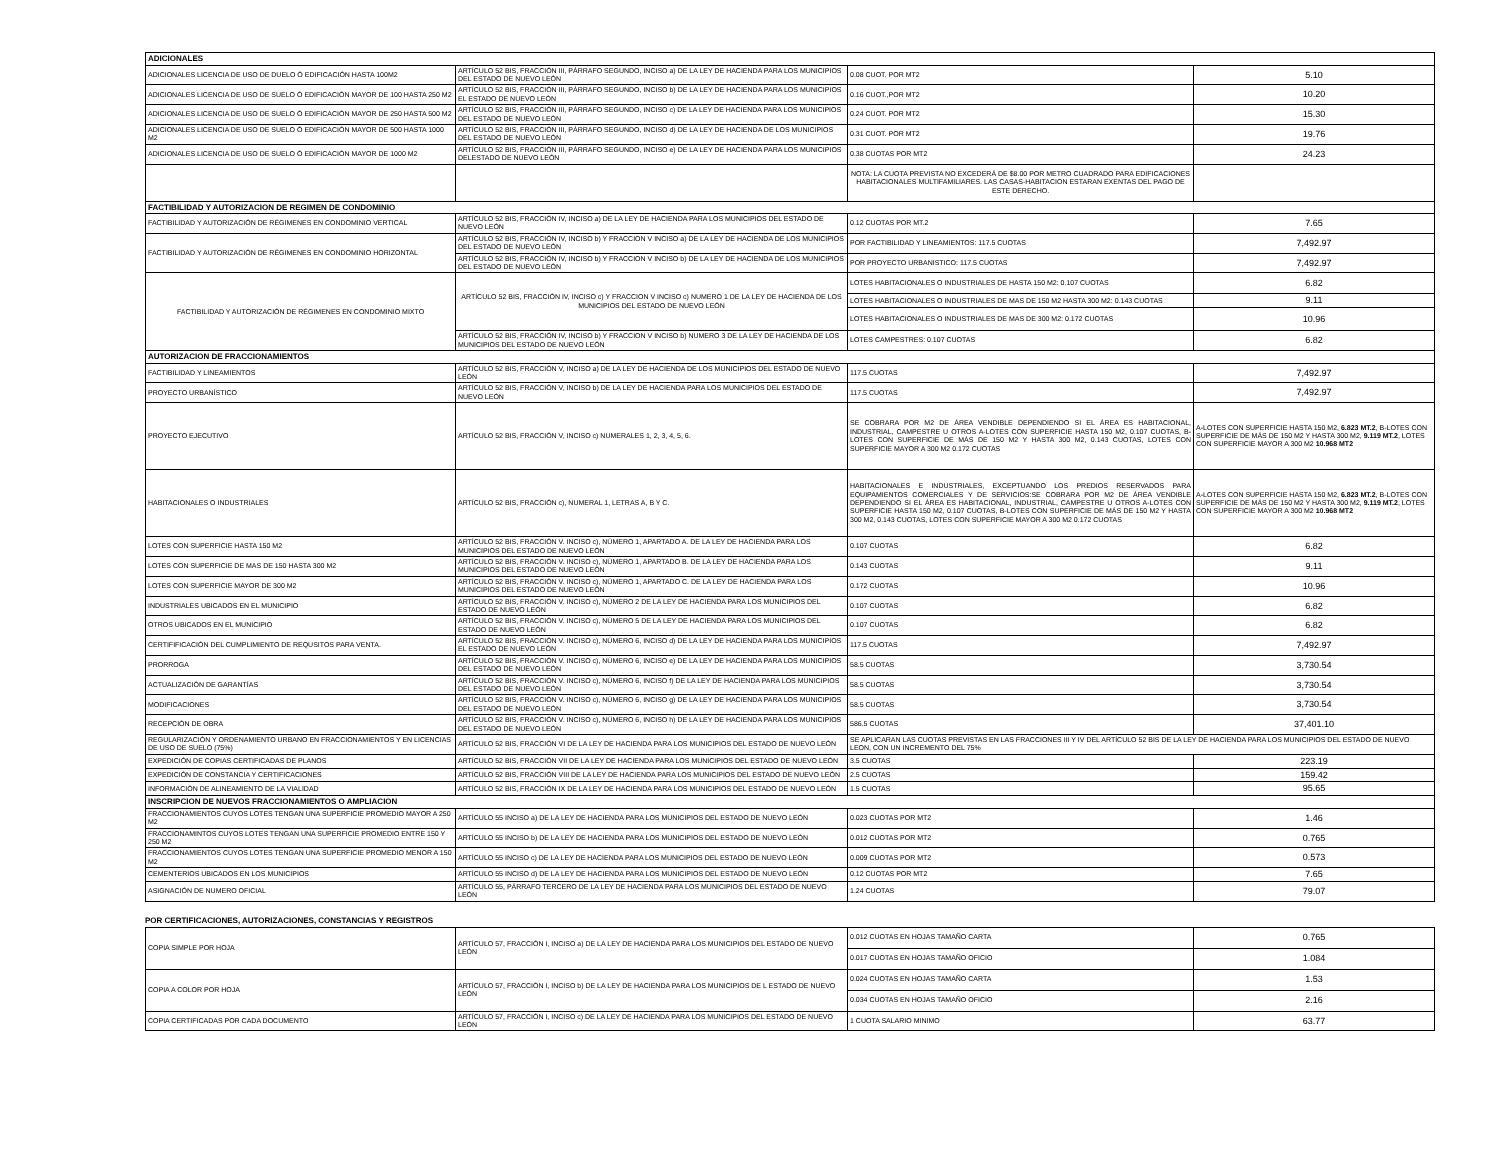| ADICIONALES | | | |
| --- | --- | --- | --- |
| ADICIONALES LICENCIA DE USO DE DUELO Ó EDIFICACIÓN HASTA 100M2 | ARTÍCULO 52 BIS, FRACCIÓN III, PÁRRAFO SEGUNDO, INCISO a) DE LA LEY DE HACIENDA PARA LOS MUNICIPIOS DEL ESTADO DE NUEVO LEÓN | 0.08 CUOT. POR MT2 | 5.10 |
| ADICIONALES LICENCIA DE USO DE SUELO Ó EDIFICACIÓN MAYOR DE 100 HASTA 250 M2 | ARTÍCULO 52 BIS, FRACCIÓN III, PÁRRAFO SEGUNDO, INCISO b) DE LA LEY DE HACIENDA PARA LOS MUNICIPIOS EL ESTADO DE NUEVO LEÓN | 0.16 CUOT.,POR MT2 | 10.20 |
| ADICIONALES LICENCIA DE USO DE SUELO Ó EDIFICACIÓN MAYOR DE 250 HASTA 500 M2 | ARTÍCULO 52 BIS, FRACCIÓN III, PÁRRAFO SEGUNDO, INCISO c) DE LA LEY DE HACIENDA PARA LOS MUNICIPIOS DEL ESTADO DE NUEVO LEÓN | 0.24 CUOT. POR MT2 | 15.30 |
| ADICIONALES LICENCIA DE USO DE SUELO Ó EDIFICACIÓN MAYOR DE 500 HASTA 1000 M2 | ARTÍCULO 52 BIS, FRACCIÓN III, PÁRRAFO SEGUNDO, INCISO d) DE LA LEY DE HACIENDA DE LOS MUNICIPIOS DEL ESTADO DE NUEVO LEÓN | 0.31 CUOT. POR MT2 | 19.76 |
| ADICIONALES LICENCIA DE USO DE SUELO Ó EDIFICACIÓN MAYOR DE 1000 M2 | ARTÍCULO 52 BIS, FRACCIÓN III, PÁRRAFO SEGUNDO, INCISO e) DE LA LEY DE HACIENDA PARA LOS MUNICIPIOS DELESTADO DE NUEVO LEÓN | 0.38 CUOTAS POR MT2 | 24.23 |
| | | NOTA: LA CUOTA PREVISTA NO EXCEDERÁ DE $8.00 POR METRO CUADRADO PARA EDIFICACIONES HABITACIONALES MULTIFAMILIARES. LAS CASAS-HABITACION ESTARAN EXENTAS DEL PAGO DE ESTE DERECHO. | |
| FACTIBILIDAD Y AUTORIZACION DE REGIMEN DE CONDOMINIO | | | |
| FACTIBILIDAD Y AUTORIZACIÓN DE RÉGIMENES EN CONDOMINIO VERTICAL | ARTÍCULO 52 BIS, FRACCIÓN IV, INCISO a) DE LA LEY DE HACIENDA PARA LOS MUNICIPIOS DEL ESTADO DE NUEVO LEÓN | 0.12 CUOTAS POR MT.2 | 7.65 |
| FACTIBILIDAD Y AUTORIZACIÓN DE RÉGIMENES EN CONDOMINIO HORIZONTAL | ARTÍCULO 52 BIS, FRACCIÓN IV, INCISO b) Y FRACCION V INCISO a) DE LA LEY DE HACIENDA DE LOS MUNICIPIOS DEL ESTADO DE NUEVO LEÓN | POR FACTIBILIDAD Y LINEAMIENTOS: 117.5 CUOTAS | 7,492.97 |
| | ARTÍCULO 52 BIS, FRACCIÓN IV, INCISO b) Y FRACCION V INCISO b) DE LA LEY DE HACIENDA DE LOS MUNICIPIOS DEL ESTADO DE NUEVO LEÓN | POR PROYECTO URBANISTICO: 117.5 CUOTAS | 7,492.97 |
| FACTIBILIDAD Y AUTORIZACIÓN DE RÉGIMENES EN CONDOMINIO MIXTO | ARTÍCULO 52 BIS, FRACCIÓN IV, INCISO c) Y FRACCION V INCISO c) NUMERO 1 DE LA LEY DE HACIENDA DE LOS MUNICIPIOS DEL ESTADO DE NUEVO LEÓN | LOTES HABITACIONALES O INDUSTRIALES DE HASTA 150 M2: 0.107 CUOTAS | 6.82 |
| | | LOTES HABITACIONALES O INDUSTRIALES DE MAS DE 150 M2 HASTA 300 M2: 0.143 CUOTAS | 9.11 |
| | | LOTES HABITACIONALES O INDUSTRIALES DE MAS DE 300 M2: 0.172 CUOTAS | 10.96 |
| | ARTÍCULO 52 BIS, FRACCIÓN IV, INCISO b) Y FRACCION V INCISO b) NUMERO 3 DE LA LEY DE HACIENDA DE LOS MUNICIPIOS DEL ESTADO DE NUEVO LEÓN | LOTES CAMPESTRES: 0.107 CUOTAS | 6.82 |
| AUTORIZACION DE FRACCIONAMIENTOS | | | |
| FACTIBILIDAD Y LINEAMIENTOS | ARTÍCULO 52 BIS, FRACCIÓN V, INCISO a) DE LA LEY DE HACIENDA DE LOS MUNICIPIOS DEL ESTADO DE NUEVO LEÓN | 117.5 CUOTAS | 7,492.97 |
| PROYECTO URBANÍSTICO | ARTÍCULO 52 BIS, FRACCIÓN V, INCISO b) DE LA LEY DE HACIENDA PARA LOS MUNICIPIOS DEL ESTADO DE NUEVO LEÓN | 117.5 CUOTAS | 7,492.97 |
| PROYECTO EJECUTIVO | ARTÍCULO 52 BIS, FRACCIÓN V, INCISO c) NUMERALES 1, 2, 3, 4, 5, 6. | SE COBRARA POR M2 DE ÁREA VENDIBLE DEPENDIENDO SI EL ÁREA ES HABITACIONAL, INDUSTRIAL, CAMPESTRE U OTROS A-LOTES CON SUPERFICIE HASTA 150 M2, 0.107 CUOTAS, B-LOTES CON SUPERFICIE DE MÁS DE 150 M2 Y HASTA 300 M2, 0.143 CUOTAS, LOTES CON SUPERFICIE MAYOR A 300 M2 0.172 CUOTAS | A-LOTES CON SUPERFICIE HASTA 150 M2, 6.823 MT.2 , B-LOTES CON SUPERFICIE DE MÁS DE 150 M2 Y HASTA 300 M2, 9.119 MT.2 , LOTES CON SUPERFICIE MAYOR A 300 M2 10.968 MT2 |
| HABITACIONALES O INDUSTRIALES | ARTÍCULO 52 BIS, FRACCIÓN c), NUMERAL 1, LETRAS A, B Y C. | HABITACIONALES E INDUSTRIALES, EXCEPTUANDO LOS PREDIOS RESERVADOS PARA EQUIPAMIENTOS COMERCIALES Y DE SERVICIOS:SE COBRARA POR M2 DE ÁREA VENDIBLE DEPENDIENDO SI EL ÁREA ES HABITACIONAL, INDUSTRIAL, CAMPESTRE U OTROS A-LOTES CON SUPERFICIE HASTA 150 M2, 0.107 CUOTAS, B-LOTES CON SUPERFICIE DE MÁS DE 150 M2 Y HASTA 300 M2, 0.143 CUOTAS, LOTES CON SUPERFICIE MAYOR A 300 M2 0.172 CUOTAS | A-LOTES CON SUPERFICIE HASTA 150 M2, 6.823 MT.2 , B-LOTES CON SUPERFICIE DE MÁS DE 150 M2 Y HASTA 300 M2, 9.119 MT.2 , LOTES CON SUPERFICIE MAYOR A 300 M2 10.968 MT2 |
| LOTES CON SUPERFICIE HASTA 150 M2 | ARTÍCULO 52 BIS, FRACCIÓN V. INCISO c), NÚMERO 1, APARTADO A. DE LA LEY DE HACIENDA PARA LOS MUNICIPIOS DEL ESTADO DE NUEVO LEÓN | 0.107 CUOTAS | 6.82 |
| LOTES CON SUPERFICIE DE MAS DE 150 HASTA 300 M2 | ARTÍCULO 52 BIS, FRACCIÓN V. INCISO c), NÚMERO 1, APARTADO B. DE LA LEY DE HACIENDA PARA LOS MUNICIPIOS DEL ESTADO DE NUEVO LEÓN | 0.143 CUOTAS | 9.11 |
| LOTES CON SUPERFICIE MAYOR DE 300 M2 | ARTÍCULO 52 BIS, FRACCIÓN V. INCISO c), NÚMERO 1, APARTADO C. DE LA LEY DE HACIENDA PARA LOS MUNICIPIOS DEL ESTADO DE NUEVO LEÓN | 0.172 CUOTAS | 10.96 |
| INDUSTRIALES UBICADOS EN EL MUNICIPIO | ARTÍCULO 52 BIS, FRACCIÓN V. INCISO c), NÚMERO 2 DE LA LEY DE HACIENDA PARA LOS MUNICIPIOS DEL ESTADO DE NUEVO LEÓN | 0.107 CUOTAS | 6.82 |
| OTROS UBICADOS EN EL MUNICIPIO | ARTÍCULO 52 BIS, FRACCIÓN V. INCISO c), NÚMERO 5 DE LA LEY DE HACIENDA PARA LOS MUNICIPIOS DEL ESTADO DE NUEVO LEÓN | 0.107 CUOTAS | 6.82 |
| CERTIFIFICACIÓN DEL CUMPLIMIENTO DE REQUSITOS PARA VENTA. | ARTÍCULO 52 BIS, FRACCIÓN V. INCISO c), NÚMERO 6, INCISO d) DE LA LEY DE HACIENDA PARA LOS MUNICIPIOS EL ESTADO DE NUEVO LEÓN | 117.5 CUOTAS | 7,492.97 |
| PRORROGA | ARTÍCULO 52 BIS, FRACCIÓN V. INCISO c), NÚMERO 6, INCISO e) DE LA LEY DE HACIENDA PARA LOS MUNICIPIOS DEL ESTADO DE NUEVO LEÓN | 58.5 CUOTAS | 3,730.54 |
| ACTUALIZACIÓN DE GARANTÍAS | ARTÍCULO 52 BIS, FRACCIÓN V. INCISO c), NÚMERO 6, INCISO f) DE LA LEY DE HACIENDA PARA LOS MUNICIPIOS DEL ESTADO DE NUEVO LEÓN | 58.5 CUOTAS | 3,730.54 |
| MODIFICACIONES | ARTÍCULO 52 BIS, FRACCIÓN V. INCISO c), NÚMERO 6, INCISO g) DE LA LEY DE HACIENDA PARA LOS MUNICIPIOS DEL ESTADO DE NUEVO LEÓN | 58.5 CUOTAS | 3,730.54 |
| RECEPCIÓN DE OBRA | ARTÍCULO 52 BIS, FRACCIÓN V. INCISO c), NÚMERO 6, INCISO h) DE LA LEY DE HACIENDA PARA LOS MUNICIPIOS DEL ESTADO DE NUEVO LEÓN | 586.5 CUOTAS | 37,401.10 |
| REGULARIZACIÓN Y ORDENAMIENTO URBANO EN FRACCIONAMIENTOS Y EN LICENCIAS DE USO DE SUELO (75%) | ARTÍCULO 52 BIS, FRACCIÓN VI DE LA LEY DE HACIENDA PARA LOS MUNICIPIOS DEL ESTADO DE NUEVO LEÓN | SE APLICARAN LAS CUOTAS PREVISTAS EN LAS FRACCIONES III Y IV DEL ARTÍCULO 52 BIS DE LA LEY DE HACIENDA PARA LOS MUNICIPIOS DEL ESTADO DE NUEVO LEON, CON UN INCREMENTO DEL 75% | |
| EXPEDICIÓN DE COPIAS CERTIFICADAS DE PLANOS | ARTÍCULO 52 BIS, FRACCIÓN VII DE LA LEY DE HACIENDA PARA LOS MUNICIPIOS DEL ESTADO DE NUEVO LEÓN | 3.5 CUOTAS | 223.19 |
| EXPEDICIÓN DE CONSTANCIA Y CERTIFICACIONES | ARTÍCULO 52 BIS, FRACCIÓN VIII DE LA LEY DE HACIENDA PARA LOS MUNICIPIOS DEL ESTADO DE NUEVO LEÓN | 2.5 CUOTAS | 159.42 |
| INFORMACIÓN DE ALINEAMIENTO DE LA VIALIDAD | ARTÍCULO 52 BIS, FRACCIÓN IX DE LA LEY DE HACIENDA PARA LOS MUNICIPIOS DEL ESTADO DE NUEVO LEÓN | 1.5 CUOTAS | 95.65 |
| INSCRIPCION DE NUEVOS FRACCIONAMIENTOS O AMPLIACION | | | |
| FRACCIONAMIENTOS CUYOS LOTES TENGAN UNA SUPERFICIE PROMEDIO MAYOR A 250 M2 | ARTÍCULO 55 INCISO a) DE LA LEY DE HACIENDA PARA LOS MUNICIPIOS DEL ESTADO DE NUEVO LEÓN | 0.023 CUOTAS POR MT2 | 1.46 |
| FRACCIONAMINTOS CUYOS LOTES TENGAN UNA SUPERFICIE PROMEDIO ENTRE 150 Y 250 M2 | ARTÍCULO 55 INCISO b) DE LA LEY DE HACIENDA PARA LOS MUNICIPIOS DEL ESTADO DE NUEVO LEÓN | 0.012 CUOTAS POR MT2 | 0.765 |
| FRACCIONAMIENTOS CUYOS LOTES TENGAN UNA SUPERFICIE PROMEDIO MENOR A 150 M2 | ARTÍCULO 55 INCISO c) DE LA LEY DE HACIENDA PARA LOS MUNICIPIOS DEL ESTADO DE NUEVO LEÓN | 0.009 CUOTAS POR MT2 | 0.573 |
| CEMENTERIOS UBICADOS EN LOS MUNICIPIOS | ARTÍCULO 55 INCISO d) DE LA LEY DE HACIENDA PARA LOS MUNICIPIOS DEL ESTADO DE NUEVO LEÓN | 0.12 CUOTAS POR MT2 | 7.65 |
| ASIGNACIÓN DE NUMERO OFICIAL | ARTÍCULO 55, PÁRRAFO TERCERO DE LA LEY DE HACIENDA PARA LOS MUNICIPIOS DEL ESTADO DE NUEVO LEÓN | 1.24 CUOTAS | 79.07 |
POR CERTIFICACIONES, AUTORIZACIONES, CONSTANCIAS Y REGISTROS
| COPIA SIMPLE POR HOJA | ARTÍCULO 57, FRACCIÓN I, INCISO a) DE LA LEY DE HACIENDA PARA LOS MUNICIPIOS DEL ESTADO DE NUEVO LEÓN | 0.012 CUOTAS EN HOJAS TAMAÑO CARTA | 0.765 |
| | | 0.017 CUOTAS EN HOJAS TAMAÑO OFICIO | 1.084 |
| COPIA A COLOR POR HOJA | ARTÍCULO 57, FRACCIÓN I, INCISO b) DE LA LEY DE HACIENDA PARA LOS MUNICIPIOS DE L ESTADO DE NUEVO LEÓN | 0.024 CUOTAS EN HOJAS TAMAÑO CARTA | 1.53 |
| | | 0.034 CUOTAS EN HOJAS TAMAÑO OFICIO | 2.16 |
| COPIA CERTIFICADAS POR CADA DOCUMENTO | ARTÍCULO 57, FRACCIÓN I, INCISO c) DE LA LEY DE HACIENDA PARA LOS MUNICIPIOS DEL ESTADO DE NUEVO LEÓN | 1 CUOTA SALARIO MINIMO | 63.77 |